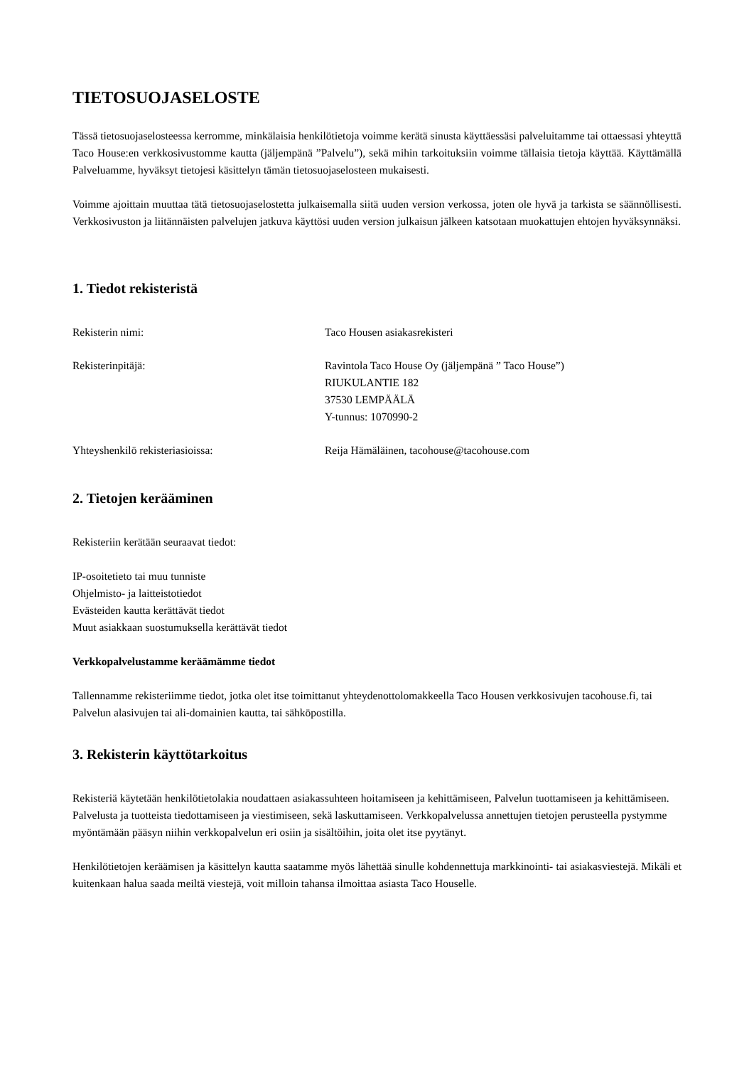TIETOSUOJASELOSTE
Tässä tietosuojaselosteessa kerromme, minkälaisia henkilötietoja voimme kerätä sinusta käyttäessäsi palveluitamme tai ottaessasi yhteyttä Taco House:en verkkosivustomme kautta (jäljempänä ”Palvelu”), sekä mihin tarkoituksiin voimme tällaisia tietoja käyttää. Käyttämällä Palveluamme, hyväksyt tietojesi käsittelyn tämän tietosuojaselosteen mukaisesti.
Voimme ajoittain muuttaa tätä tietosuojaselostetta julkaisemalla siitä uuden version verkossa, joten ole hyvä ja tarkista se säännöllisesti. Verkkosivuston ja liitännäisten palvelujen jatkuva käyttösi uuden version julkaisun jälkeen katsotaan muokattujen ehtojen hyväksynnäksi.
1. Tiedot rekisteristä
| Rekisterin nimi: | Taco Housen asiakasrekisteri |
| Rekisterinpitäjä: | Ravintola Taco House Oy (jäljempänä ” Taco House”) RIUKULANTIE 182 37530 LEMPÄÄLÄ Y-tunnus: 1070990-2 |
| Yhteyshenkilö rekisteriasioissa: | Reija Hämäläinen, tacohouse@tacohouse.com |
2. Tietojen kerääminen
Rekisteriin kerätään seuraavat tiedot:
IP-osoitetieto tai muu tunniste
Ohjelmisto- ja laitteistotiedot
Evästeiden kautta kerättävät tiedot
Muut asiakkaan suostumuksella kerättävät tiedot
Verkkopalvelustamme keräämämme tiedot
Tallennamme rekisteriimme tiedot, jotka olet itse toimittanut yhteydenottolomakkeella Taco Housen verkkosivujen tacohouse.fi, tai Palvelun alasivujen tai ali-domainien kautta, tai sähköpostilla.
3. Rekisterin käyttötarkoitus
Rekisteriä käytetään henkilötietolakia noudattaen asiakassuhteen hoitamiseen ja kehittämiseen, Palvelun tuottamiseen ja kehittämiseen. Palvelusta ja tuotteista tiedottamiseen ja viestimiseen, sekä laskuttamiseen. Verkkopalvelussa annettujen tietojen perusteella pystymme myöntämään pääsyn niihin verkkopalvelun eri osiin ja sisältöihin, joita olet itse pyytänyt.
Henkilötietojen keräämisen ja käsittelyn kautta saatamme myös lähettää sinulle kohdennettuja markkinointi- tai asiakasviestejä. Mikäli et kuitenkaan halua saada meiltä viestejä, voit milloin tahansa ilmoittaa asiasta Taco Houselle.